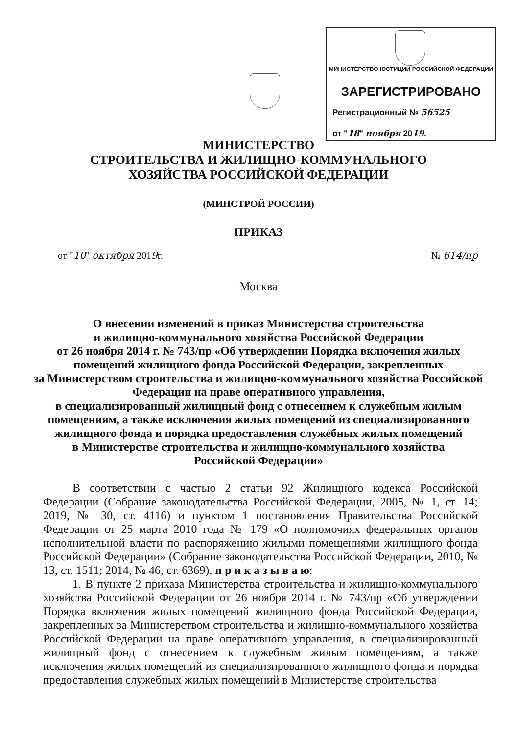МИНИСТЕРСТВО ЮСТИЦИИ РОССИЙСКОЙ ФЕДЕРАЦИИ
ЗАРЕГИСТРИРОВАНО
Регистрационный № 56525
от "18" ноября 2019.
МИНИСТЕРСТВО
СТРОИТЕЛЬСТВА И ЖИЛИЩНО-КОММУНАЛЬНОГО
ХОЗЯЙСТВА РОССИЙСКОЙ ФЕДЕРАЦИИ
(МИНСТРОЙ РОССИИ)
ПРИКАЗ
от "10" октября 2019г. № 614/пр
Москва
О внесении изменений в приказ Министерства строительства
и жилищно-коммунального хозяйства Российской Федерации
от 26 ноября 2014 г. № 743/пр «Об утверждении Порядка включения жилых помещений жилищного фонда Российской Федерации, закрепленных
за Министерством строительства и жилищно-коммунального хозяйства Российской Федерации на праве оперативного управления,
в специализированный жилищный фонд с отнесением к служебным жилым помещениям, а также исключения жилых помещений из специализированного жилищного фонда и порядка предоставления служебных жилых помещений
в Министерстве строительства и жилищно-коммунального хозяйства
Российской Федерации»
В соответствии с частью 2 статьи 92 Жилищного кодекса Российской Федерации (Собрание законодательства Российской Федерации, 2005, № 1, ст. 14; 2019, № 30, ст. 4116) и пунктом 1 постановления Правительства Российской Федерации от 25 марта 2010 года № 179 «О полномочиях федеральных органов исполнительной власти по распоряжению жилыми помещениями жилищного фонда Российской Федерации» (Собрание законодательства Российской Федерации, 2010, № 13, ст. 1511; 2014, № 46, ст. 6369), п р и к а з ы в а ю:
1. В пункте 2 приказа Министерства строительства и жилищно-коммунального хозяйства Российской Федерации от 26 ноября 2014 г. № 743/пр «Об утверждении Порядка включения жилых помещений жилищного фонда Российской Федерации, закрепленных за Министерством строительства и жилищно-коммунального хозяйства Российской Федерации на праве оперативного управления, в специализированный жилищный фонд с отнесением к служебным жилым помещениям, а также исключения жилых помещений из специализированного жилищного фонда и порядка предоставления служебных жилых помещений в Министерстве строительства